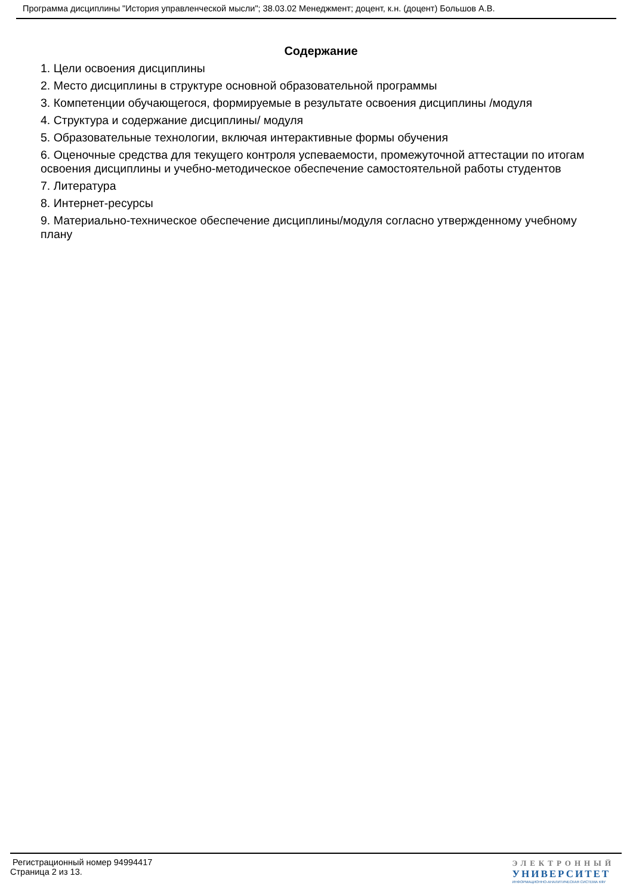Программа дисциплины "История управленческой мысли"; 38.03.02 Менеджмент; доцент, к.н. (доцент) Большов А.В.
Содержание
1. Цели освоения дисциплины
2. Место дисциплины в структуре основной образовательной программы
3. Компетенции обучающегося, формируемые в результате освоения дисциплины /модуля
4. Структура и содержание дисциплины/ модуля
5. Образовательные технологии, включая интерактивные формы обучения
6. Оценочные средства для текущего контроля успеваемости, промежуточной аттестации по итогам освоения дисциплины и учебно-методическое обеспечение самостоятельной работы студентов
7. Литература
8. Интернет-ресурсы
9. Материально-техническое обеспечение дисциплины/модуля согласно утвержденному учебному плану
Регистрационный номер 94994417
Страница 2 из 13.
ЭЛЕКТРОННЫЙ
УНИВЕРСИТЕТ
ИНФОРМАЦИОННО-АНАЛИТИЧЕСКАЯ СИСТЕМА КФУ